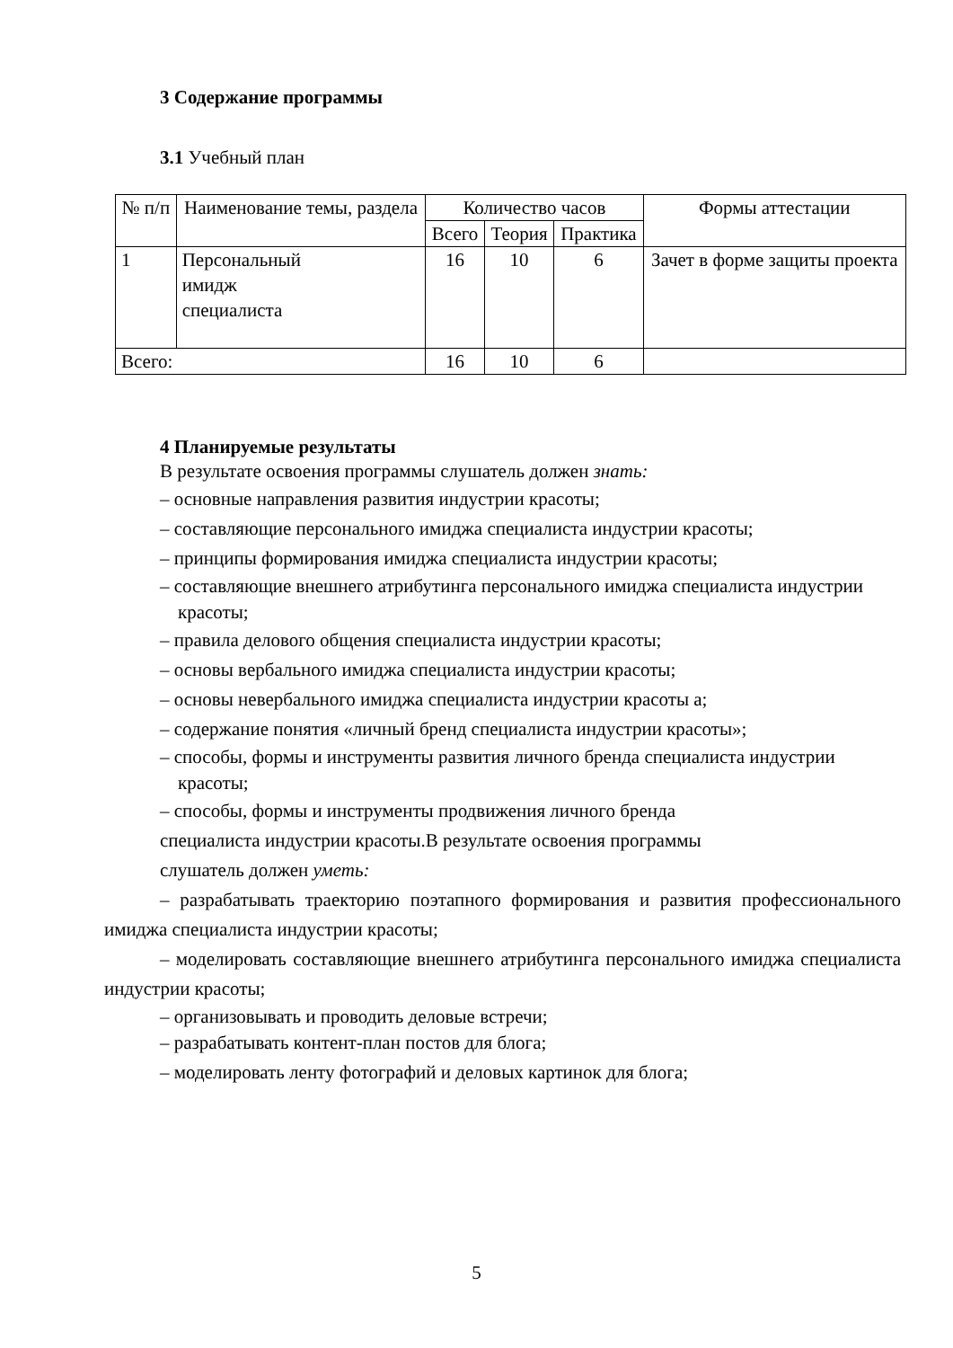3 Содержание программы
3.1 Учебный план
| № п/п | Наименование темы, раздела | Количество часов | | | Формы аттестации |
| --- | --- | --- | --- | --- | --- |
| | | Всего | Теория | Практика | |
| 1 | Персональный имидж специалиста | 16 | 10 | 6 | Зачет в форме защиты проекта |
| Всего: | | 16 | 10 | 6 | |
4 Планируемые результаты
В результате освоения программы слушатель должен знать:
– основные направления развития индустрии красоты;
– составляющие персонального имиджа специалиста индустрии красоты;
– принципы формирования имиджа специалиста индустрии красоты;
– составляющие внешнего атрибутинга персонального имиджа специалиста индустрии красоты;
– правила делового общения специалиста индустрии красоты;
– основы вербального имиджа специалиста индустрии красоты;
– основы невербального имиджа специалиста индустрии красоты а;
– содержание понятия «личный бренд специалиста индустрии красоты»;
– способы, формы и инструменты развития личного бренда специалиста индустрии красоты;
– способы, формы и инструменты продвижения личного бренда
специалиста индустрии красоты.В результате освоения программы
слушатель должен уметь:
– разрабатывать траекторию поэтапного формирования и развития профессионального имиджа специалиста индустрии красоты;
– моделировать составляющие внешнего атрибутинга персонального имиджа специалиста индустрии красоты;
– организовывать и проводить деловые встречи;
– разрабатывать контент-план постов для блога;
– моделировать ленту фотографий и деловых картинок для блога;
5